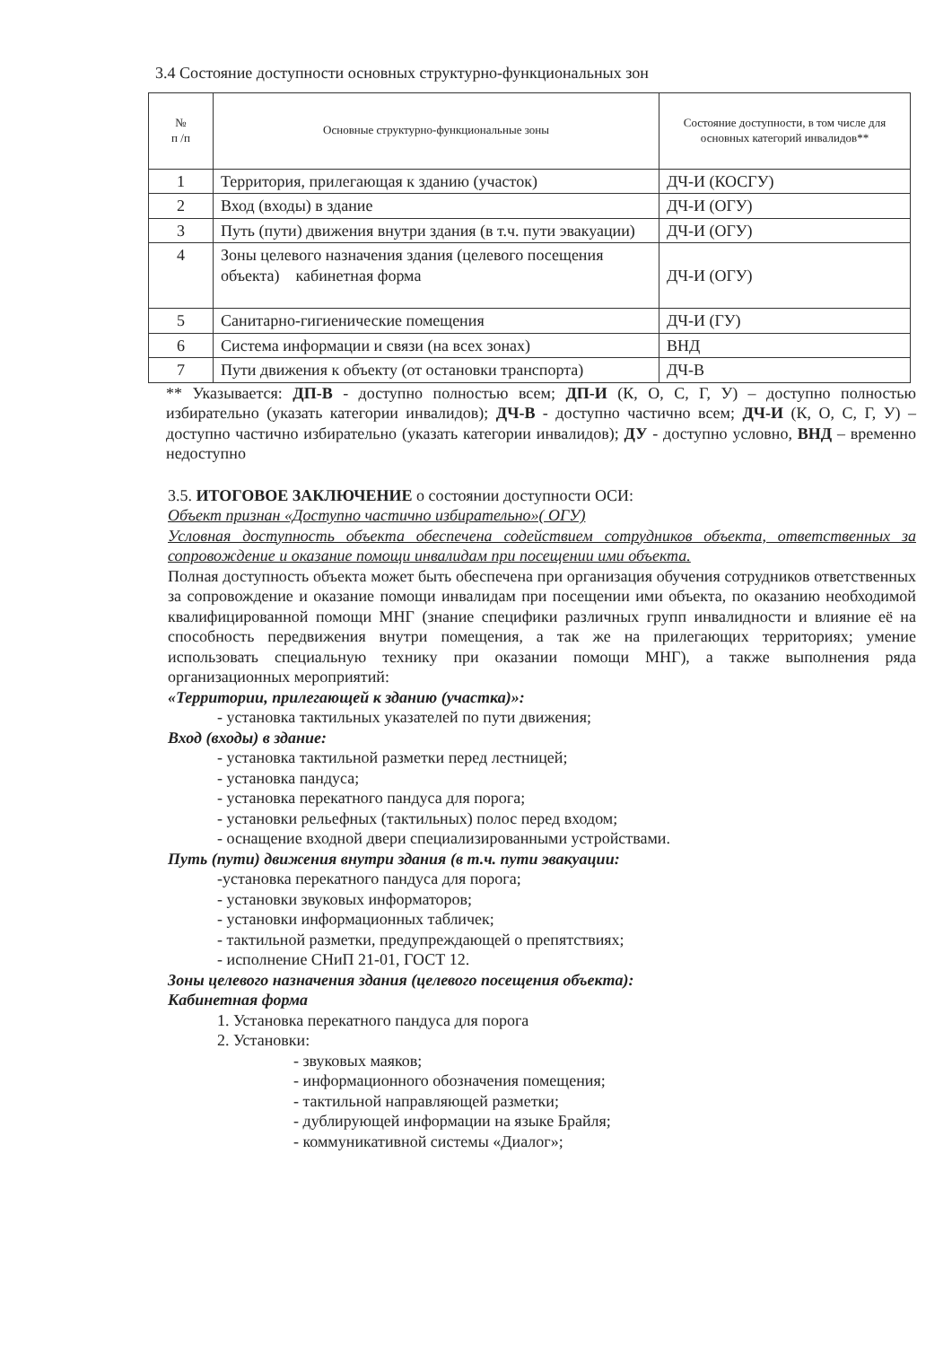3.4 Состояние доступности основных структурно-функциональных зон
| № п /п | Основные структурно-функциональные зоны | Состояние доступности, в том числе для основных категорий инвалидов** |
| --- | --- | --- |
| 1 | Территория, прилегающая к зданию (участок) | ДЧ-И (КОСГУ) |
| 2 | Вход (входы) в здание | ДЧ-И (ОГУ) |
| 3 | Путь (пути) движения внутри здания (в т.ч. пути эвакуации) | ДЧ-И (ОГУ) |
| 4 | Зоны целевого назначения здания (целевого посещения объекта) кабинетная форма | ДЧ-И (ОГУ) |
| 5 | Санитарно-гигиенические помещения | ДЧ-И (ГУ) |
| 6 | Система информации и связи (на всех зонах) | ВНД |
| 7 | Пути движения к объекту (от остановки транспорта) | ДЧ-В |
** Указывается: ДП-В - доступно полностью всем; ДП-И (К, О, С, Г, У) – доступно полностью избирательно (указать категории инвалидов); ДЧ-В - доступно частично всем; ДЧ-И (К, О, С, Г, У) – доступно частично избирательно (указать категории инвалидов); ДУ - доступно условно, ВНД – временно недоступно
3.5. ИТОГОВОЕ ЗАКЛЮЧЕНИЕ о состоянии доступности ОСИ:
Объект признан «Доступно частично избирательно»( ОГУ)
Условная доступность объекта обеспечена содействием сотрудников объекта, ответственных за сопровождение и оказание помощи инвалидам при посещении ими объекта.
Полная доступность объекта может быть обеспечена при организация обучения сотрудников ответственных за сопровождение и оказание помощи инвалидам при посещении ими объекта, по оказанию необходимой квалифицированной помощи МНГ (знание специфики различных групп инвалидности и влияние её на способность передвижения внутри помещения, а так же на прилегающих территориях; умение использовать специальную технику при оказании помощи МНГ), а также выполнения ряда организационных мероприятий:
«Территории, прилегающей к зданию (участка)»:
- установка тактильных указателей по пути движения;
Вход (входы) в здание:
- установка тактильной разметки перед лестницей;
- установка пандуса;
- установка перекатного пандуса для порога;
- установки рельефных (тактильных) полос перед входом;
- оснащение входной двери специализированными устройствами.
Путь (пути) движения внутри здания (в т.ч. пути эвакуации:
-установка перекатного пандуса для порога;
- установки звуковых информаторов;
- установки информационных табличек;
- тактильной разметки, предупреждающей о препятствиях;
- исполнение СНиП 21-01, ГОСТ 12.
Зоны целевого назначения здания (целевого посещения объекта):
Кабинетная форма
1. Установка перекатного пандуса для порога
2. Установки:
- звуковых маяков;
- информационного обозначения помещения;
- тактильной направляющей разметки;
- дублирующей информации на языке Брайля;
- коммуникативной системы «Диалог»;